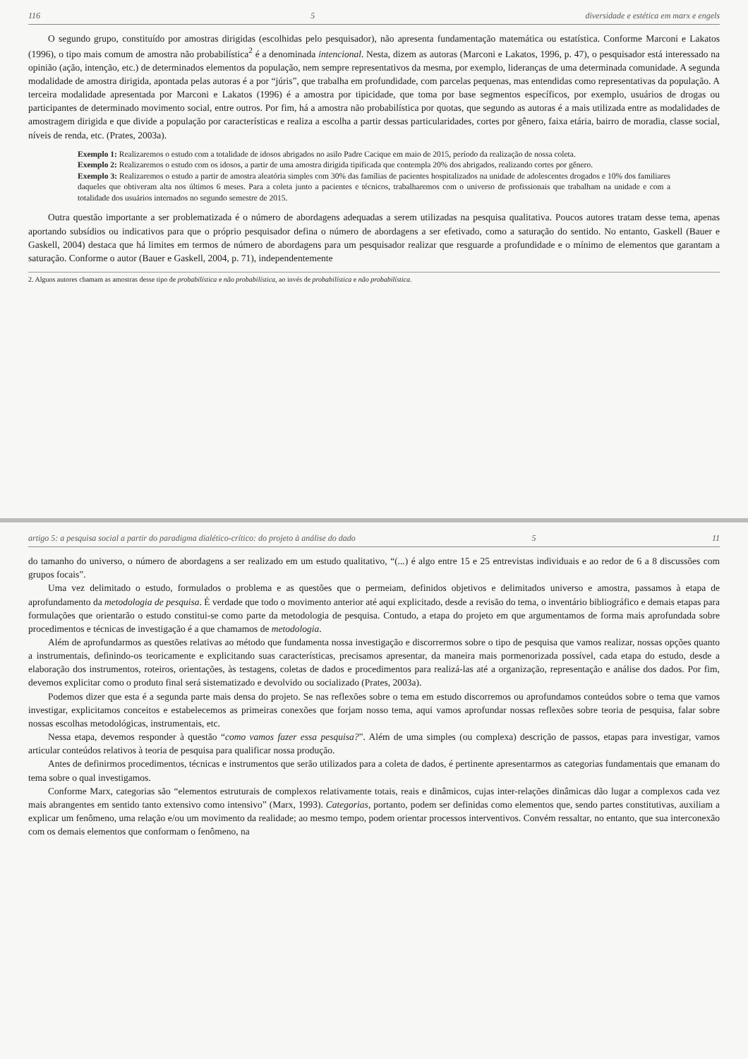116 5 diversidade e estética em marx e engels
O segundo grupo, constituído por amostras dirigidas (escolhidas pelo pesquisador), não apresenta fundamentação matemática ou estatística. Conforme Marconi e Lakatos (1996), o tipo mais comum de amostra não probabilística<sup>2</sup> é a denominada intencional. Nesta, dizem as autoras (Marconi e Lakatos, 1996, p. 47), o pesquisador está interessado na opinião (ação, intenção, etc.) de determinados elementos da população, nem sempre representativos da mesma, por exemplo, lideranças de uma determinada comunidade. A segunda modalidade de amostra dirigida, apontada pelas autoras é a por “júris”, que trabalha em profundidade, com parcelas pequenas, mas entendidas como representativas da população. A terceira modalidade apresentada por Marconi e Lakatos (1996) é a amostra por tipicidade, que toma por base segmentos específicos, por exemplo, usuários de drogas ou participantes de determinado movimento social, entre outros. Por fim, há a amostra não probabilística por quotas, que segundo as autoras é a mais utilizada entre as modalidades de amostragem dirigida e que divide a população por características e realiza a escolha a partir dessas particularidades, cortes por gênero, faixa etária, bairro de moradia, classe social, níveis de renda, etc. (Prates, 2003a).
Exemplo 1: Realizaremos o estudo com a totalidade de idosos abrigados no asilo Padre Cacique em maio de 2015, período da realização de nossa coleta.
Exemplo 2: Realizaremos o estudo com os idosos, a partir de uma amostra dirigida tipificada que contempla 20% dos abrigados, realizando cortes por gênero.
Exemplo 3: Realizaremos o estudo a partir de amostra aleatória simples com 30% das famílias de pacientes hospitalizados na unidade de adolescentes drogados e 10% dos familiares daqueles que obtiveram alta nos últimos 6 meses. Para a coleta junto a pacientes e técnicos, trabalharemos com o universo de profissionais que trabalham na unidade e com a totalidade dos usuários internados no segundo semestre de 2015.
Outra questão importante a ser problematizada é o número de abordagens adequadas a serem utilizadas na pesquisa qualitativa. Poucos autores tratam desse tema, apenas aportando subsídios ou indicativos para que o próprio pesquisador defina o número de abordagens a ser efetivado, como a saturação do sentido. No entanto, Gaskell (Bauer e Gaskell, 2004) destaca que há limites em termos de número de abordagens para um pesquisador realizar que resguarde a profundidade e o mínimo de elementos que garantam a saturação. Conforme o autor (Bauer e Gaskell, 2004, p. 71), independentemente
2. Alguns autores chamam as amostras desse tipo de probabilística e não probabilística, ao invés de probabilística e não probabilística.
artigo 5: a pesquisa social a partir do paradigma dialético-crítico: do projeto à análise do dado 5 11
do tamanho do universo, o número de abordagens a ser realizado em um estudo qualitativo, “(...) é algo entre 15 e 25 entrevistas individuais e ao redor de 6 a 8 discussões com grupos focais”.
Uma vez delimitado o estudo, formulados o problema e as questões que o permeiam, definidos objetivos e delimitados universo e amostra, passamos à etapa de aprofundamento da metodologia de pesquisa. É verdade que todo o movimento anterior até aqui explicitado, desde a revisão do tema, o inventário bibliográfico e demais etapas para formulações que orientarão o estudo constitui-se como parte da metodologia de pesquisa. Contudo, a etapa do projeto em que argumentamos de forma mais aprofundada sobre procedimentos e técnicas de investigação é a que chamamos de metodologia.
Além de aprofundarmos as questões relativas ao método que fundamenta nossa investigação e discorrermos sobre o tipo de pesquisa que vamos realizar, nossas opções quanto a instrumentais, definindo-os teoricamente e explicitando suas características, precisamos apresentar, da maneira mais pormenorizada possível, cada etapa do estudo, desde a elaboração dos instrumentos, roteiros, orientações, às testagens, coletas de dados e procedimentos para realizá-las até a organização, representação e análise dos dados. Por fim, devemos explicitar como o produto final será sistematizado e devolvido ou socializado (Prates, 2003a).
Podemos dizer que esta é a segunda parte mais densa do projeto. Se nas reflexões sobre o tema em estudo discorremos ou aprofundamos conteúdos sobre o tema que vamos investigar, explicitamos conceitos e estabelecemos as primeiras conexões que forjam nosso tema, aqui vamos aprofundar nossas reflexões sobre teoria de pesquisa, falar sobre nossas escolhas metodológicas, instrumentais, etc.
Nessa etapa, devemos responder à questão “como vamos fazer essa pesquisa?”. Além de uma simples (ou complexa) descrição de passos, etapas para investigar, vamos articular conteúdos relativos à teoria de pesquisa para qualificar nossa produção.
Antes de definirmos procedimentos, técnicas e instrumentos que serão utilizados para a coleta de dados, é pertinente apresentarmos as categorias fundamentais que emanam do tema sobre o qual investigamos.
Conforme Marx, categorias são “elementos estruturais de complexos relativamente totais, reais e dinâmicos, cujas inter-relações dinâmicas dão lugar a complexos cada vez mais abrangentes em sentido tanto extensivo como intensivo” (Marx, 1993). Categorias, portanto, podem ser definidas como elementos que, sendo partes constitutivas, auxiliam a explicar um fenômeno, uma relação e/ou um movimento da realidade; ao mesmo tempo, podem orientar processos interventivos. Convém ressaltar, no entanto, que sua interconexão com os demais elementos que conformam o fenômeno, na